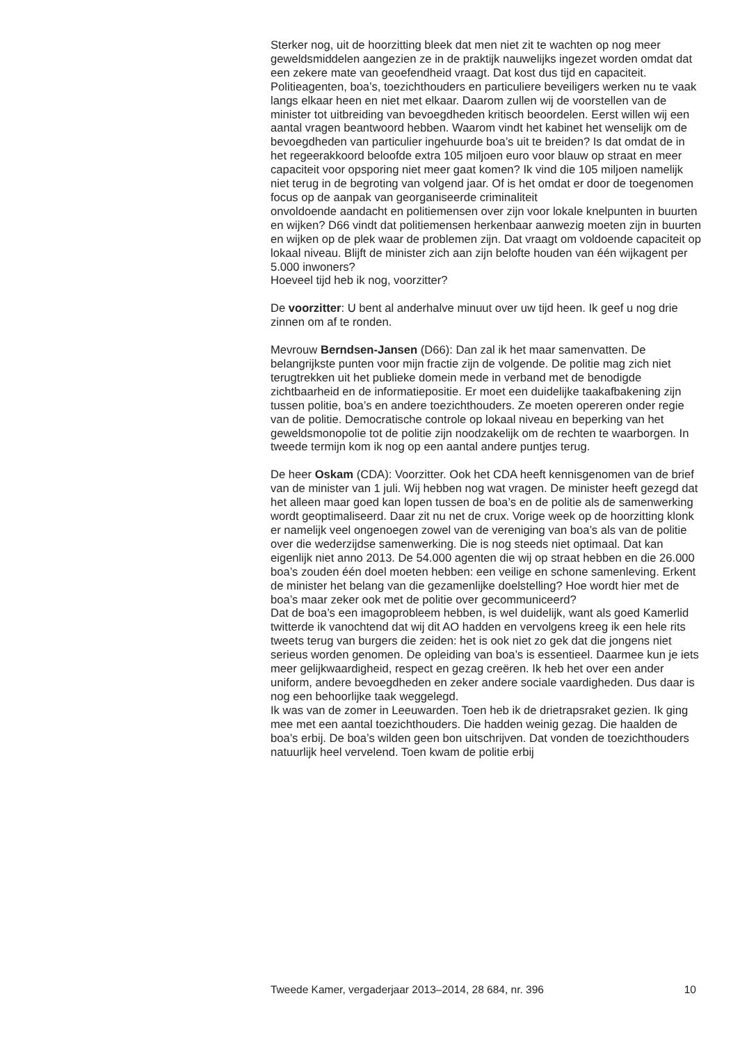Sterker nog, uit de hoorzitting bleek dat men niet zit te wachten op nog meer geweldsmiddelen aangezien ze in de praktijk nauwelijks ingezet worden omdat dat een zekere mate van geoefendheid vraagt. Dat kost dus tijd en capaciteit.
Politieagenten, boa’s, toezichthouders en particuliere beveiligers werken nu te vaak langs elkaar heen en niet met elkaar. Daarom zullen wij de voorstellen van de minister tot uitbreiding van bevoegdheden kritisch beoordelen. Eerst willen wij een aantal vragen beantwoord hebben. Waarom vindt het kabinet het wenselijk om de bevoegdheden van particulier ingehuurde boa’s uit te breiden? Is dat omdat de in het regeerakkoord beloofde extra 105 miljoen euro voor blauw op straat en meer capaciteit voor opsporing niet meer gaat komen? Ik vind die 105 miljoen namelijk niet terug in de begroting van volgend jaar. Of is het omdat er door de toegenomen focus op de aanpak van georganiseerde criminaliteit
onvoldoende aandacht en politiemensen over zijn voor lokale knelpunten in buurten en wijken? D66 vindt dat politiemensen herkenbaar aanwezig moeten zijn in buurten en wijken op de plek waar de problemen zijn. Dat vraagt om voldoende capaciteit op lokaal niveau. Blijft de minister zich aan zijn belofte houden van één wijkagent per 5.000 inwoners?
Hoeveel tijd heb ik nog, voorzitter?
De voorzitter: U bent al anderhalve minuut over uw tijd heen. Ik geef u nog drie zinnen om af te ronden.
Mevrouw Berndsen-Jansen (D66): Dan zal ik het maar samenvatten. De belangrijkste punten voor mijn fractie zijn de volgende. De politie mag zich niet terugtrekken uit het publieke domein mede in verband met de benodigde zichtbaarheid en de informatiepositie. Er moet een duidelijke taakafbakening zijn tussen politie, boa’s en andere toezichthouders. Ze moeten opereren onder regie van de politie. Democratische controle op lokaal niveau en beperking van het geweldsmonopolie tot de politie zijn noodzakelijk om de rechten te waarborgen. In tweede termijn kom ik nog op een aantal andere puntjes terug.
De heer Oskam (CDA): Voorzitter. Ook het CDA heeft kennisgenomen van de brief van de minister van 1 juli. Wij hebben nog wat vragen. De minister heeft gezegd dat het alleen maar goed kan lopen tussen de boa’s en de politie als de samenwerking wordt geoptimaliseerd. Daar zit nu net de crux. Vorige week op de hoorzitting klonk er namelijk veel ongenoegen zowel van de vereniging van boa’s als van de politie over die wederzijdse samenwerking. Die is nog steeds niet optimaal. Dat kan eigenlijk niet anno 2013. De 54.000 agenten die wij op straat hebben en die 26.000 boa’s zouden één doel moeten hebben: een veilige en schone samenleving. Erkent de minister het belang van die gezamenlijke doelstelling? Hoe wordt hier met de boa’s maar zeker ook met de politie over gecommuniceerd?
Dat de boa’s een imagoprobleem hebben, is wel duidelijk, want als goed Kamerlid twitterde ik vanochtend dat wij dit AO hadden en vervolgens kreeg ik een hele rits tweets terug van burgers die zeiden: het is ook niet zo gek dat die jongens niet serieus worden genomen. De opleiding van boa’s is essentieel. Daarmee kun je iets meer gelijkwaardigheid, respect en gezag creëren. Ik heb het over een ander uniform, andere bevoegdheden en zeker andere sociale vaardigheden. Dus daar is nog een behoorlijke taak weggelegd.
Ik was van de zomer in Leeuwarden. Toen heb ik de drietrapsraket gezien. Ik ging mee met een aantal toezichthouders. Die hadden weinig gezag. Die haalden de boa’s erbij. De boa’s wilden geen bon uitschrijven. Dat vonden de toezichthouders natuurlijk heel vervelend. Toen kwam de politie erbij
Tweede Kamer, vergaderjaar 2013–2014, 28 684, nr. 396 10